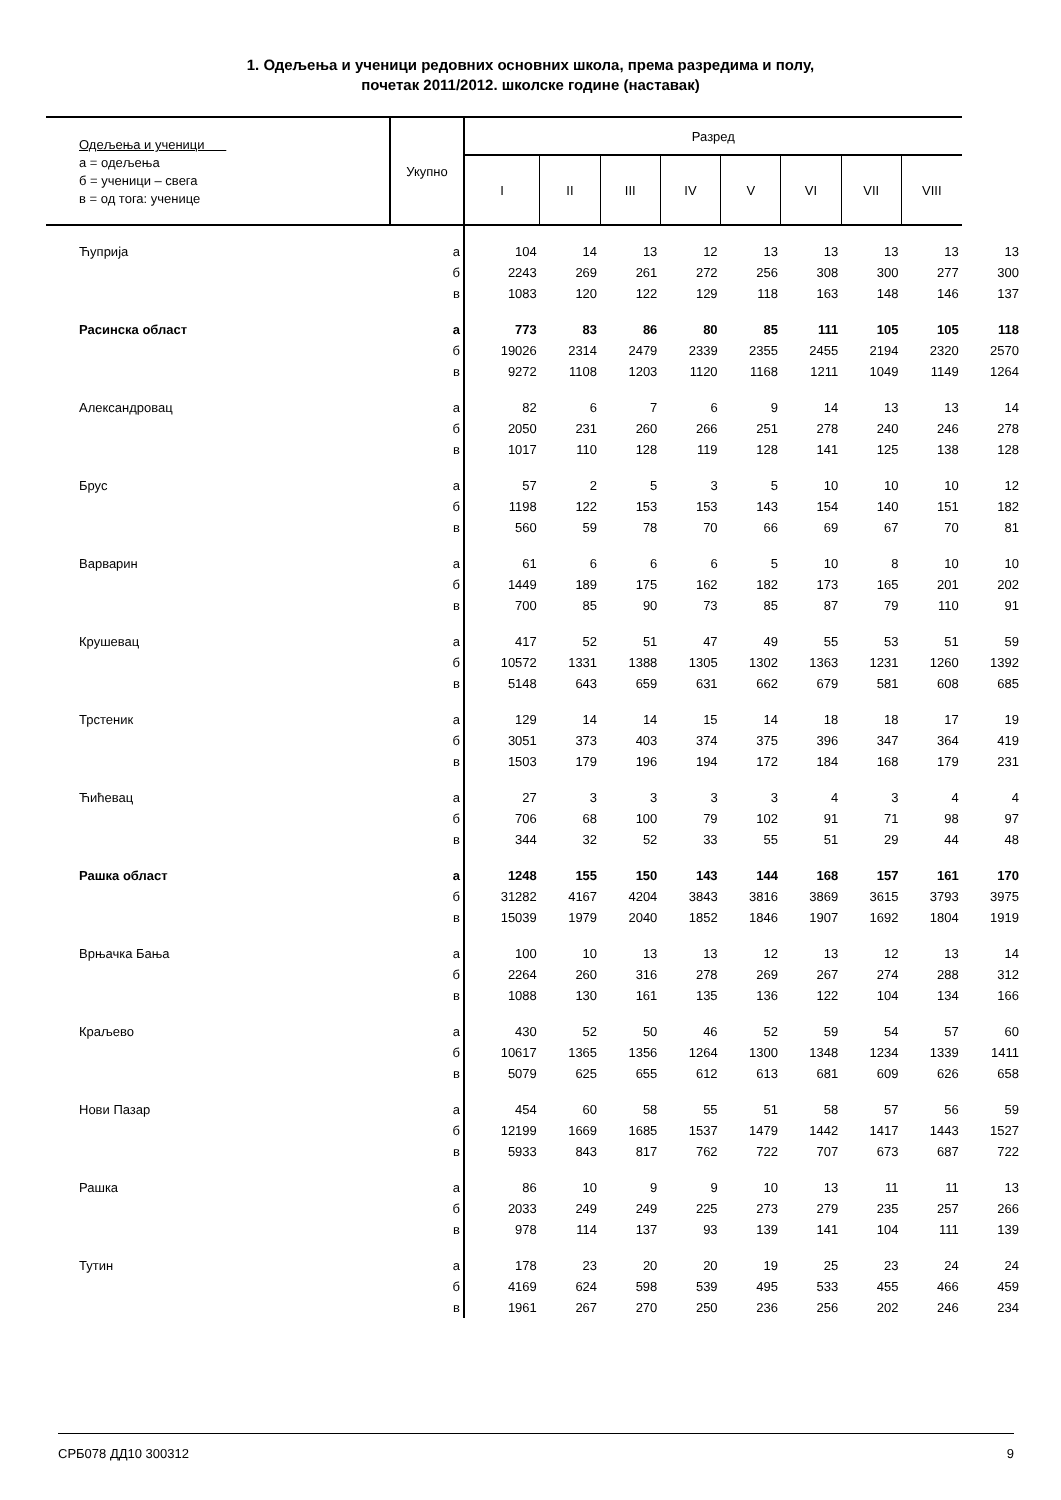1. Одељења и ученици редовних основних школа, према разредима и полу,
почетак 2011/2012. школске године (наставак)
| Одељења и ученици а = одељења б = ученици – свега в = од тога: ученице | Укупно | Разред | | | | | | | | |
| --- | --- | --- | --- | --- | --- | --- | --- | --- | --- | --- |
| | | I | II | III | IV | V | VI | VII | VIII | |
| Ћуприја | а | 104 | 14 | 13 | 12 | 13 | 13 | 13 | 13 | 13 |
| | б | 2243 | 269 | 261 | 272 | 256 | 308 | 300 | 277 | 300 |
| | в | 1083 | 120 | 122 | 129 | 118 | 163 | 148 | 146 | 137 |
| Расинска област | а | 773 | 83 | 86 | 80 | 85 | 111 | 105 | 105 | 118 |
| | б | 19026 | 2314 | 2479 | 2339 | 2355 | 2455 | 2194 | 2320 | 2570 |
| | в | 9272 | 1108 | 1203 | 1120 | 1168 | 1211 | 1049 | 1149 | 1264 |
| Александровац | а | 82 | 6 | 7 | 6 | 9 | 14 | 13 | 13 | 14 |
| | б | 2050 | 231 | 260 | 266 | 251 | 278 | 240 | 246 | 278 |
| | в | 1017 | 110 | 128 | 119 | 128 | 141 | 125 | 138 | 128 |
| Брус | а | 57 | 2 | 5 | 3 | 5 | 10 | 10 | 10 | 12 |
| | б | 1198 | 122 | 153 | 153 | 143 | 154 | 140 | 151 | 182 |
| | в | 560 | 59 | 78 | 70 | 66 | 69 | 67 | 70 | 81 |
| Варварин | а | 61 | 6 | 6 | 6 | 5 | 10 | 8 | 10 | 10 |
| | б | 1449 | 189 | 175 | 162 | 182 | 173 | 165 | 201 | 202 |
| | в | 700 | 85 | 90 | 73 | 85 | 87 | 79 | 110 | 91 |
| Крушевац | а | 417 | 52 | 51 | 47 | 49 | 55 | 53 | 51 | 59 |
| | б | 10572 | 1331 | 1388 | 1305 | 1302 | 1363 | 1231 | 1260 | 1392 |
| | в | 5148 | 643 | 659 | 631 | 662 | 679 | 581 | 608 | 685 |
| Трстеник | а | 129 | 14 | 14 | 15 | 14 | 18 | 18 | 17 | 19 |
| | б | 3051 | 373 | 403 | 374 | 375 | 396 | 347 | 364 | 419 |
| | в | 1503 | 179 | 196 | 194 | 172 | 184 | 168 | 179 | 231 |
| Ћићевац | а | 27 | 3 | 3 | 3 | 3 | 4 | 3 | 4 | 4 |
| | б | 706 | 68 | 100 | 79 | 102 | 91 | 71 | 98 | 97 |
| | в | 344 | 32 | 52 | 33 | 55 | 51 | 29 | 44 | 48 |
| Рашка област | а | 1248 | 155 | 150 | 143 | 144 | 168 | 157 | 161 | 170 |
| | б | 31282 | 4167 | 4204 | 3843 | 3816 | 3869 | 3615 | 3793 | 3975 |
| | в | 15039 | 1979 | 2040 | 1852 | 1846 | 1907 | 1692 | 1804 | 1919 |
| Врњачка Бања | а | 100 | 10 | 13 | 13 | 12 | 13 | 12 | 13 | 14 |
| | б | 2264 | 260 | 316 | 278 | 269 | 267 | 274 | 288 | 312 |
| | в | 1088 | 130 | 161 | 135 | 136 | 122 | 104 | 134 | 166 |
| Краљево | а | 430 | 52 | 50 | 46 | 52 | 59 | 54 | 57 | 60 |
| | б | 10617 | 1365 | 1356 | 1264 | 1300 | 1348 | 1234 | 1339 | 1411 |
| | в | 5079 | 625 | 655 | 612 | 613 | 681 | 609 | 626 | 658 |
| Нови Пазар | а | 454 | 60 | 58 | 55 | 51 | 58 | 57 | 56 | 59 |
| | б | 12199 | 1669 | 1685 | 1537 | 1479 | 1442 | 1417 | 1443 | 1527 |
| | в | 5933 | 843 | 817 | 762 | 722 | 707 | 673 | 687 | 722 |
| Рашка | а | 86 | 10 | 9 | 9 | 10 | 13 | 11 | 11 | 13 |
| | б | 2033 | 249 | 249 | 225 | 273 | 279 | 235 | 257 | 266 |
| | в | 978 | 114 | 137 | 93 | 139 | 141 | 104 | 111 | 139 |
| Тутин | а | 178 | 23 | 20 | 20 | 19 | 25 | 23 | 24 | 24 |
| | б | 4169 | 624 | 598 | 539 | 495 | 533 | 455 | 466 | 459 |
| | в | 1961 | 267 | 270 | 250 | 236 | 256 | 202 | 246 | 234 |
СРБ078 ДД10 300312 9